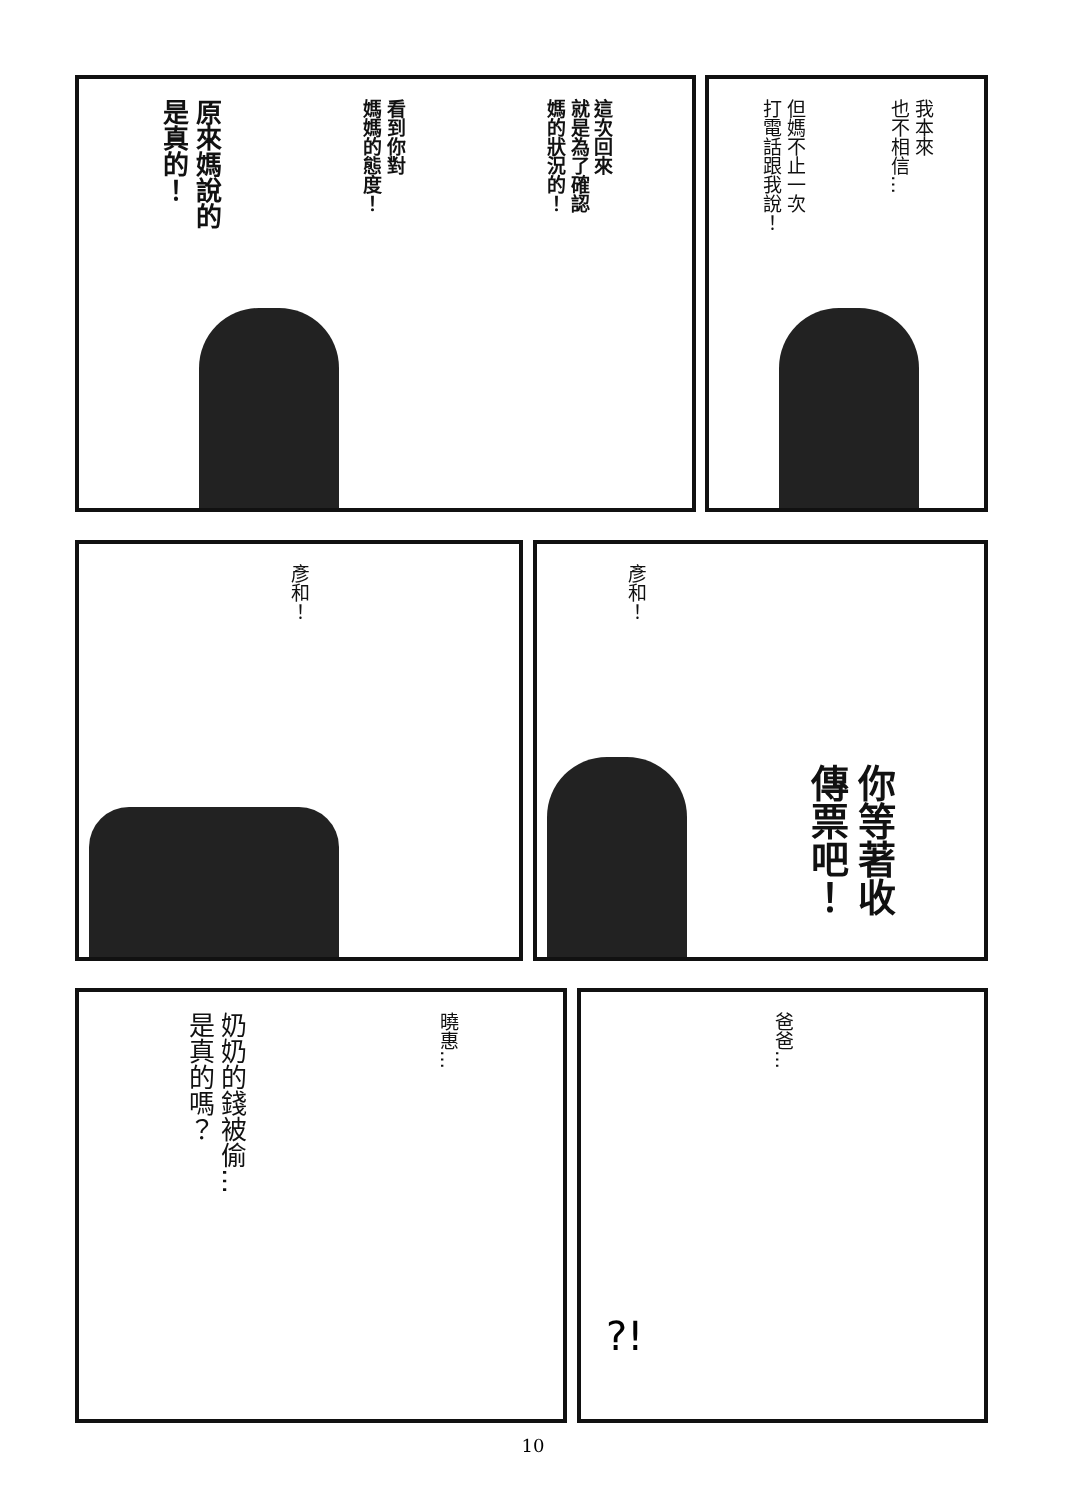我本來
也不相信…
但媽不止一次
打電話跟我說！
這次回來
就是為了確認
媽的狀況的！
看到你對
媽媽的態度！
原來媽說的
是真的！
你等著收
傳票吧！
彥和！
彥和！
爸爸…
?!
曉惠…
奶奶的錢被偷…
是真的嗎？
10